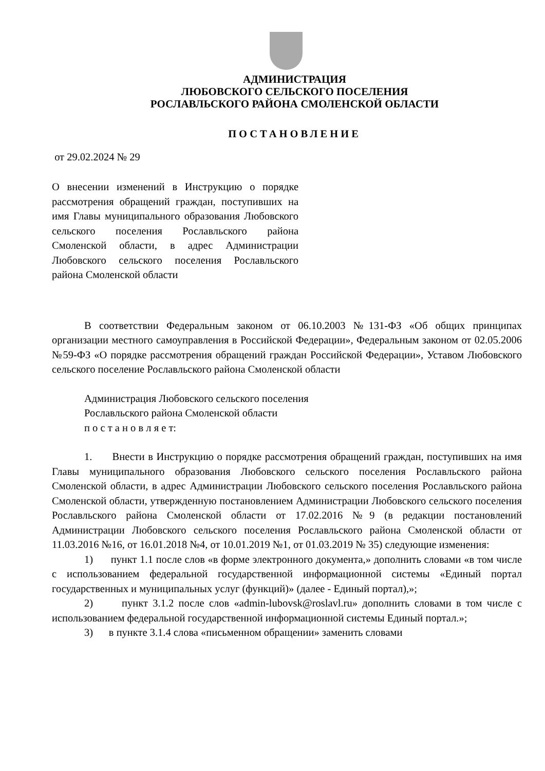АДМИНИСТРАЦИЯ
ЛЮБОВСКОГО СЕЛЬСКОГО ПОСЕЛЕНИЯ
РОСЛАВЛЬСКОГО РАЙОНА СМОЛЕНСКОЙ ОБЛАСТИ
ПОСТАНОВЛЕНИЕ
от 29.02.2024 № 29
О внесении изменений в Инструкцию о порядке рассмотрения обращений граждан, поступивших на имя Главы муниципального образования Любовского сельского поселения Рославльского района Смоленской области, в адрес Администрации Любовского сельского поселения Рославльского района Смоленской области
В соответствии Федеральным законом от 06.10.2003 №131-ФЗ «Об общих принципах организации местного самоуправления в Российской Федерации», Федеральным законом от 02.05.2006 №59-ФЗ «О порядке рассмотрения обращений граждан Российской Федерации», Уставом Любовского сельского поселение Рославльского района Смоленской области
Администрация Любовского сельского поселения
Рославльского района Смоленской области
п о с т а н о в л я е т:
1. Внести в Инструкцию о порядке рассмотрения обращений граждан, поступивших на имя Главы муниципального образования Любовского сельского поселения Рославльского района Смоленской области, в адрес Администрации Любовского сельского поселения Рославльского района Смоленской области, утвержденную постановлением Администрации Любовского сельского поселения Рославльского района Смоленской области от 17.02.2016 №9 (в редакции постановлений Администрации Любовского сельского поселения Рославльского района Смоленской области от 11.03.2016 №16, от 16.01.2018 №4, от 10.01.2019 №1, от 01.03.2019 № 35) следующие изменения:
1) пункт 1.1 после слов «в форме электронного документа,» дополнить словами «в том числе с использованием федеральной государственной информационной системы «Единый портал государственных и муниципальных услуг (функций)» (далее - Единый портал),»;
2) пункт 3.1.2 после слов «admin-lubovsk@roslavl.ru» дополнить словами в том числе с использованием федеральной государственной информационной системы Единый портал.»;
3) в пункте 3.1.4 слова «письменном обращении» заменить словами